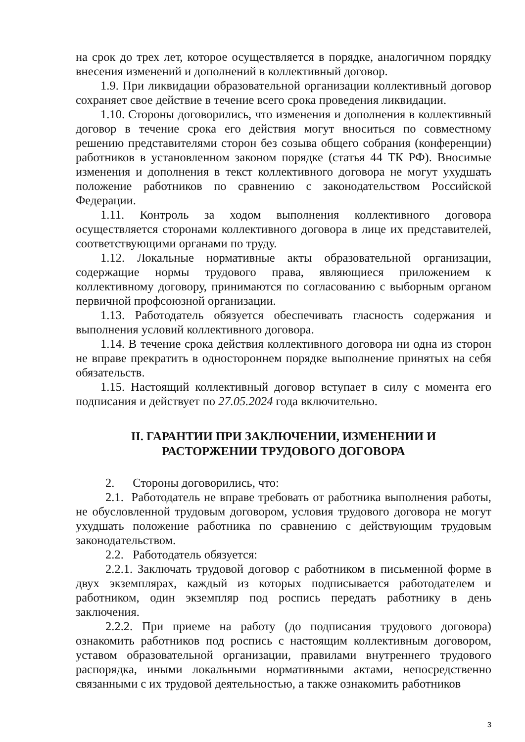на срок до трех лет, которое осуществляется в порядке, аналогичном порядку внесения изменений и дополнений в коллективный договор.
1.9. При ликвидации образовательной организации коллективный договор сохраняет свое действие в течение всего срока проведения ликвидации.
1.10. Стороны договорились, что изменения и дополнения в коллективный договор в течение срока его действия могут вноситься по совместному решению представителями сторон без созыва общего собрания (конференции) работников в установленном законом порядке (статья 44 ТК РФ). Вносимые изменения и дополнения в текст коллективного договора не могут ухудшать положение работников по сравнению с законодательством Российской Федерации.
1.11. Контроль за ходом выполнения коллективного договора осуществляется сторонами коллективного договора в лице их представителей, соответствующими органами по труду.
1.12. Локальные нормативные акты образовательной организации, содержащие нормы трудового права, являющиеся приложением к коллективному договору, принимаются по согласованию с выборным органом первичной профсоюзной организации.
1.13. Работодатель обязуется обеспечивать гласность содержания и выполнения условий коллективного договора.
1.14. В течение срока действия коллективного договора ни одна из сторон не вправе прекратить в одностороннем порядке выполнение принятых на себя обязательств.
1.15. Настоящий коллективный договор вступает в силу с момента его подписания и действует по 27.05.2024 года включительно.
II. ГАРАНТИИ ПРИ ЗАКЛЮЧЕНИИ, ИЗМЕНЕНИИ И
РАСТОРЖЕНИИ ТРУДОВОГО ДОГОВОРА
2. Стороны договорились, что:
2.1. Работодатель не вправе требовать от работника выполнения работы, не обусловленной трудовым договором, условия трудового договора не могут ухудшать положение работника по сравнению с действующим трудовым законодательством.
2.2. Работодатель обязуется:
2.2.1. Заключать трудовой договор с работником в письменной форме в двух экземплярах, каждый из которых подписывается работодателем и работником, один экземпляр под роспись передать работнику в день заключения.
2.2.2. При приеме на работу (до подписания трудового договора) ознакомить работников под роспись с настоящим коллективным договором, уставом образовательной организации, правилами внутреннего трудового распорядка, иными локальными нормативными актами, непосредственно связанными с их трудовой деятельностью, а также ознакомить работников
3